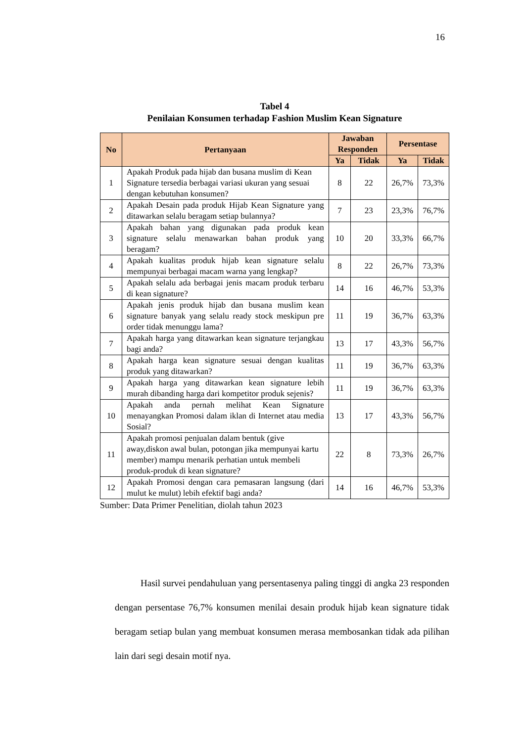16
Tabel 4
Penilaian Konsumen terhadap Fashion Muslim Kean Signature
| No | Pertanyaan | Jawaban Responden | | Persentase | |
| --- | --- | --- | --- | --- | --- |
| | | Ya | Tidak | Ya | Tidak |
| 1 | Apakah Produk pada hijab dan busana muslim di Kean Signature tersedia berbagai variasi ukuran yang sesuai dengan kebutuhan konsumen? | 8 | 22 | 26,7% | 73,3% |
| 2 | Apakah Desain pada produk Hijab Kean Signature yang ditawarkan selalu beragam setiap bulannya? | 7 | 23 | 23,3% | 76,7% |
| 3 | Apakah bahan yang digunakan pada produk kean signature selalu menawarkan bahan produk yang beragam? | 10 | 20 | 33,3% | 66,7% |
| 4 | Apakah kualitas produk hijab kean signature selalu mempunyai berbagai macam warna yang lengkap? | 8 | 22 | 26,7% | 73,3% |
| 5 | Apakah selalu ada berbagai jenis macam produk terbaru di kean signature? | 14 | 16 | 46,7% | 53,3% |
| 6 | Apakah jenis produk hijab dan busana muslim kean signature banyak yang selalu ready stock meskipun pre order tidak menunggu lama? | 11 | 19 | 36,7% | 63,3% |
| 7 | Apakah harga yang ditawarkan kean signature terjangkau bagi anda? | 13 | 17 | 43,3% | 56,7% |
| 8 | Apakah harga kean signature sesuai dengan kualitas produk yang ditawarkan? | 11 | 19 | 36,7% | 63,3% |
| 9 | Apakah harga yang ditawarkan kean signature lebih murah dibanding harga dari kompetitor produk sejenis? | 11 | 19 | 36,7% | 63,3% |
| 10 | Apakah anda pernah melihat Kean Signature menayangkan Promosi dalam iklan di Internet atau media Sosial? | 13 | 17 | 43,3% | 56,7% |
| 11 | Apakah promosi penjualan dalam bentuk (give away,diskon awal bulan, potongan jika mempunyai kartu member) mampu menarik perhatian untuk membeli produk-produk di kean signature? | 22 | 8 | 73,3% | 26,7% |
| 12 | Apakah Promosi dengan cara pemasaran langsung (dari mulut ke mulut) lebih efektif bagi anda? | 14 | 16 | 46,7% | 53,3% |
Sumber: Data Primer Penelitian, diolah tahun 2023
Hasil survei pendahuluan yang persentasenya paling tinggi di angka 23 responden dengan persentase 76,7% konsumen menilai desain produk hijab kean signature tidak beragam setiap bulan yang membuat konsumen merasa membosankan tidak ada pilihan lain dari segi desain motif nya.